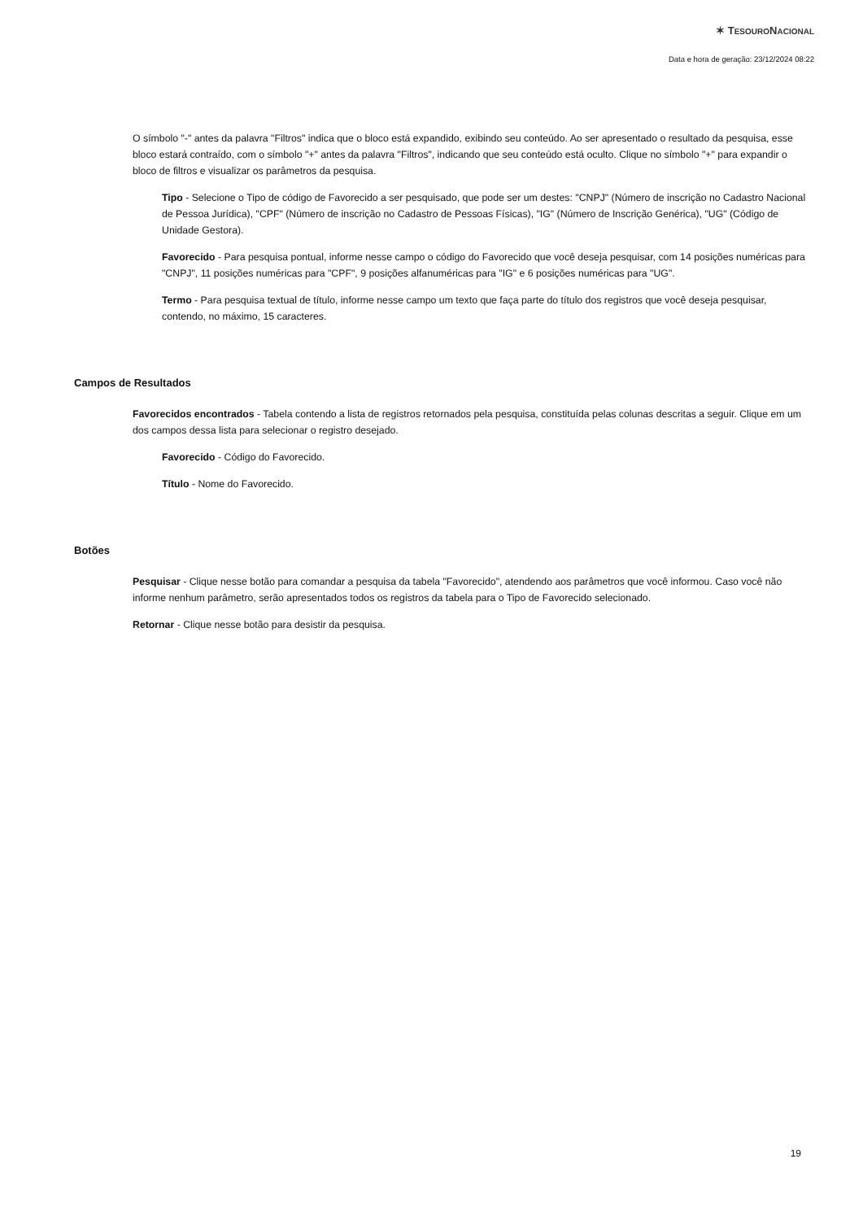✶ TESOURONACIONAL
Data e hora de geração: 23/12/2024 08:22
O símbolo "-" antes da palavra "Filtros" indica que o bloco está expandido, exibindo seu conteúdo. Ao ser apresentado o resultado da pesquisa, esse bloco estará contraído, com o símbolo "+" antes da palavra "Filtros", indicando que seu conteúdo está oculto. Clique no símbolo "+" para expandir o bloco de filtros e visualizar os parâmetros da pesquisa.
Tipo - Selecione o Tipo de código de Favorecido a ser pesquisado, que pode ser um destes: "CNPJ" (Número de inscrição no Cadastro Nacional de Pessoa Jurídica), "CPF" (Número de inscrição no Cadastro de Pessoas Físicas), "IG" (Número de Inscrição Genérica), "UG" (Código de Unidade Gestora).
Favorecido - Para pesquisa pontual, informe nesse campo o código do Favorecido que você deseja pesquisar, com 14 posições numéricas para "CNPJ", 11 posições numéricas para "CPF", 9 posições alfanuméricas para "IG" e 6 posições numéricas para "UG".
Termo - Para pesquisa textual de título, informe nesse campo um texto que faça parte do título dos registros que você deseja pesquisar, contendo, no máximo, 15 caracteres.
Campos de Resultados
Favorecidos encontrados - Tabela contendo a lista de registros retornados pela pesquisa, constituída pelas colunas descritas a seguir. Clique em um dos campos dessa lista para selecionar o registro desejado.
Favorecido - Código do Favorecido.
Título - Nome do Favorecido.
Botões
Pesquisar - Clique nesse botão para comandar a pesquisa da tabela "Favorecido", atendendo aos parâmetros que você informou. Caso você não informe nenhum parâmetro, serão apresentados todos os registros da tabela para o Tipo de Favorecido selecionado.
Retornar - Clique nesse botão para desistir da pesquisa.
19